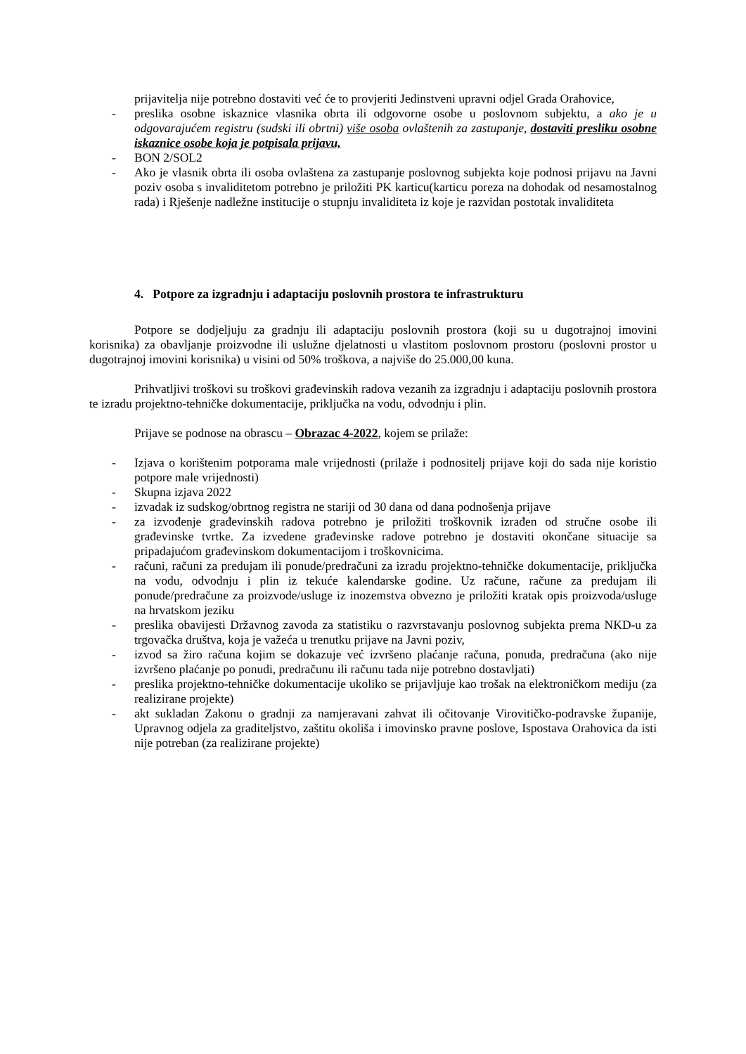prijavitelja nije potrebno dostaviti već će to provjeriti Jedinstveni upravni odjel Grada Orahovice,
- preslika osobne iskaznice vlasnika obrta ili odgovorne osobe u poslovnom subjektu, a ako je u odgovarajućem registru (sudski ili obrtni) više osoba ovlaštenih za zastupanje, dostaviti presliku osobne iskaznice osobe koja je potpisala prijavu,
- BON 2/SOL2
- Ako je vlasnik obrta ili osoba ovlaštena za zastupanje poslovnog subjekta koje podnosi prijavu na Javni poziv osoba s invaliditetom potrebno je priložiti PK karticu(karticu poreza na dohodak od nesamostalnog rada) i Rješenje nadležne institucije o stupnju invaliditeta iz koje je razvidan postotak invaliditeta
4. Potpore za izgradnju i adaptaciju poslovnih prostora te infrastrukturu
Potpore se dodjeljuju za gradnju ili adaptaciju poslovnih prostora (koji su u dugotrajnoj imovini korisnika) za obavljanje proizvodne ili uslužne djelatnosti u vlastitom poslovnom prostoru (poslovni prostor u dugotrajnoj imovini korisnika) u visini od 50% troškova, a najviše do 25.000,00 kuna.
Prihvatljivi troškovi su troškovi građevinskih radova vezanih za izgradnju i adaptaciju poslovnih prostora te izradu projektno-tehničke dokumentacije, priključka na vodu, odvodnju i plin.
Prijave se podnose na obrascu – Obrazac 4-2022, kojem se prilaže:
- Izjava o korištenim potporama male vrijednosti (prilaže i podnositelj prijave koji do sada nije koristio potpore male vrijednosti)
- Skupna izjava 2022
- izvadak iz sudskog/obrtnog registra ne stariji od 30 dana od dana podnošenja prijave
- za izvođenje građevinskih radova potrebno je priložiti troškovnik izrađen od stručne osobe ili građevinske tvrtke. Za izvedene građevinske radove potrebno je dostaviti okončane situacije sa pripadajućom građevinskom dokumentacijom i troškovnicima.
- računi, računi za predujam ili ponude/predračuni za izradu projektno-tehničke dokumentacije, priključka na vodu, odvodnju i plin iz tekuće kalendarske godine. Uz račune, račune za predujam ili ponude/predračune za proizvode/usluge iz inozemstva obvezno je priložiti kratak opis proizvoda/usluge na hrvatskom jeziku
- preslika obavijesti Državnog zavoda za statistiku o razvrstavanju poslovnog subjekta prema NKD-u za trgovačka društva, koja je važeća u trenutku prijave na Javni poziv,
- izvod sa žiro računa kojim se dokazuje već izvršeno plaćanje računa, ponuda, predračuna (ako nije izvršeno plaćanje po ponudi, predračunu ili računu tada nije potrebno dostavljati)
- preslika projektno-tehničke dokumentacije ukoliko se prijavljuje kao trošak na elektroničkom mediju (za realizirane projekte)
- akt sukladan Zakonu o gradnji za namjeravani zahvat ili očitovanje Virovitičko-podravske županije, Upravnog odjela za graditeljstvo, zaštitu okoliša i imovinsko pravne poslove, Ispostava Orahovica da isti nije potreban (za realizirane projekte)